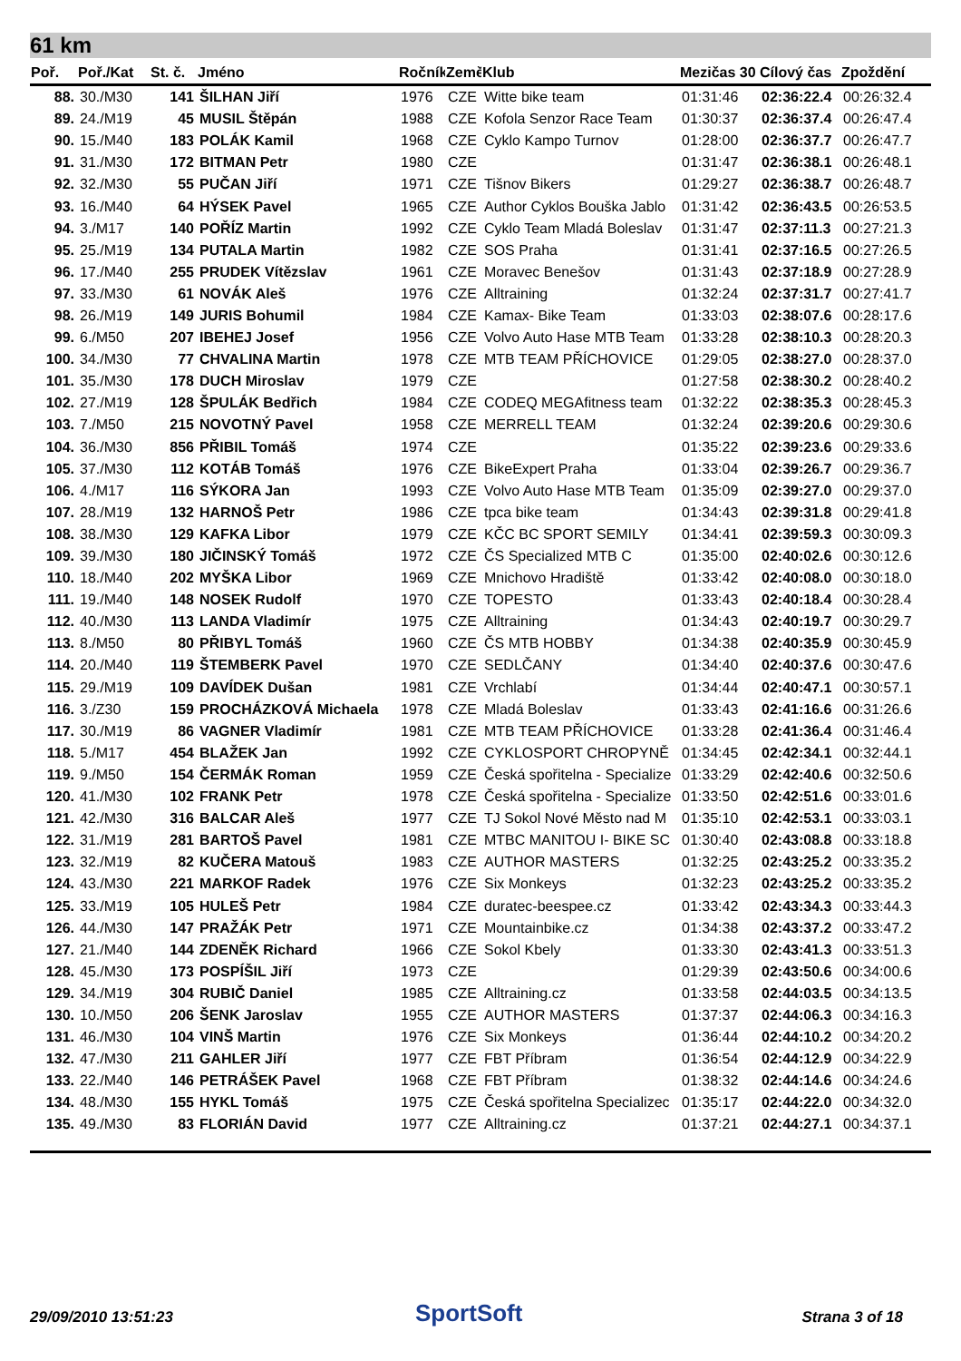61 km
| Poř. | Poř./Kat | St. č. | Jméno | Ročník | Země | Klub | Mezičas 30 | Cílový čas | Zpoždění |
| --- | --- | --- | --- | --- | --- | --- | --- | --- | --- |
| 88. | 30./M30 | 141 | ŠILHAN Jiří | 1976 | CZE | Witte bike team | 01:31:46 | 02:36:22.4 | 00:26:32.4 |
| 89. | 24./M19 | 45 | MUSIL Štěpán | 1988 | CZE | Kofola Senzor Race Team | 01:30:37 | 02:36:37.4 | 00:26:47.4 |
| 90. | 15./M40 | 183 | POLÁK Kamil | 1968 | CZE | Cyklo Kampo Turnov | 01:28:00 | 02:36:37.7 | 00:26:47.7 |
| 91. | 31./M30 | 172 | BITMAN Petr | 1980 | CZE | | 01:31:47 | 02:36:38.1 | 00:26:48.1 |
| 92. | 32./M30 | 55 | PUČAN Jiří | 1971 | CZE | Tišnov Bikers | 01:29:27 | 02:36:38.7 | 00:26:48.7 |
| 93. | 16./M40 | 64 | HÝSEK Pavel | 1965 | CZE | Author Cyklos Bouška Jablo | 01:31:42 | 02:36:43.5 | 00:26:53.5 |
| 94. | 3./M17 | 140 | POŘÍZ Martin | 1992 | CZE | Cyklo Team Mladá Boleslav | 01:31:47 | 02:37:11.3 | 00:27:21.3 |
| 95. | 25./M19 | 134 | PUTALA Martin | 1982 | CZE | SOS Praha | 01:31:41 | 02:37:16.5 | 00:27:26.5 |
| 96. | 17./M40 | 255 | PRUDEK Vítězslav | 1961 | CZE | Moravec Benešov | 01:31:43 | 02:37:18.9 | 00:27:28.9 |
| 97. | 33./M30 | 61 | NOVÁK Aleš | 1976 | CZE | Alltraining | 01:32:24 | 02:37:31.7 | 00:27:41.7 |
| 98. | 26./M19 | 149 | JURIS Bohumil | 1984 | CZE | Kamax- Bike Team | 01:33:03 | 02:38:07.6 | 00:28:17.6 |
| 99. | 6./M50 | 207 | IBEHEJ Josef | 1956 | CZE | Volvo Auto Hase MTB Team | 01:33:28 | 02:38:10.3 | 00:28:20.3 |
| 100. | 34./M30 | 77 | CHVALINA Martin | 1978 | CZE | MTB TEAM PŘÍCHOVICE | 01:29:05 | 02:38:27.0 | 00:28:37.0 |
| 101. | 35./M30 | 178 | DUCH Miroslav | 1979 | CZE | | 01:27:58 | 02:38:30.2 | 00:28:40.2 |
| 102. | 27./M19 | 128 | ŠPULÁK Bedřich | 1984 | CZE | CODEQ MEGAfitness team | 01:32:22 | 02:38:35.3 | 00:28:45.3 |
| 103. | 7./M50 | 215 | NOVOTNÝ Pavel | 1958 | CZE | MERRELL TEAM | 01:32:24 | 02:39:20.6 | 00:29:30.6 |
| 104. | 36./M30 | 856 | PŘIBIL Tomáš | 1974 | CZE | | 01:35:22 | 02:39:23.6 | 00:29:33.6 |
| 105. | 37./M30 | 112 | KOTÁB Tomáš | 1976 | CZE | BikeExpert Praha | 01:33:04 | 02:39:26.7 | 00:29:36.7 |
| 106. | 4./M17 | 116 | SÝKORA Jan | 1993 | CZE | Volvo Auto Hase MTB Team | 01:35:09 | 02:39:27.0 | 00:29:37.0 |
| 107. | 28./M19 | 132 | HARNOŠ Petr | 1986 | CZE | tpca bike team | 01:34:43 | 02:39:31.8 | 00:29:41.8 |
| 108. | 38./M30 | 129 | KAFKA Libor | 1979 | CZE | KČC BC SPORT SEMILY | 01:34:41 | 02:39:59.3 | 00:30:09.3 |
| 109. | 39./M30 | 180 | JIČINSKÝ Tomáš | 1972 | CZE | ČS Specialized MTB C | 01:35:00 | 02:40:02.6 | 00:30:12.6 |
| 110. | 18./M40 | 202 | MYŠKA Libor | 1969 | CZE | Mnichovo Hradiště | 01:33:42 | 02:40:08.0 | 00:30:18.0 |
| 111. | 19./M40 | 148 | NOSEK Rudolf | 1970 | CZE | TOPESTO | 01:33:43 | 02:40:18.4 | 00:30:28.4 |
| 112. | 40./M30 | 113 | LANDA Vladimír | 1975 | CZE | Alltraining | 01:34:43 | 02:40:19.7 | 00:30:29.7 |
| 113. | 8./M50 | 80 | PŘIBYL Tomáš | 1960 | CZE | ČS MTB HOBBY | 01:34:38 | 02:40:35.9 | 00:30:45.9 |
| 114. | 20./M40 | 119 | ŠTEMBERK Pavel | 1970 | CZE | SEDLČANY | 01:34:40 | 02:40:37.6 | 00:30:47.6 |
| 115. | 29./M19 | 109 | DAVÍDEK Dušan | 1981 | CZE | Vrchlabí | 01:34:44 | 02:40:47.1 | 00:30:57.1 |
| 116. | 3./Z30 | 159 | PROCHÁZKOVÁ Michaela | 1978 | CZE | Mladá Boleslav | 01:33:43 | 02:41:16.6 | 00:31:26.6 |
| 117. | 30./M19 | 86 | VAGNER Vladimír | 1981 | CZE | MTB TEAM PŘÍCHOVICE | 01:33:28 | 02:41:36.4 | 00:31:46.4 |
| 118. | 5./M17 | 454 | BLAŽEK Jan | 1992 | CZE | CYKLOSPORT CHROPYNĚ | 01:34:45 | 02:42:34.1 | 00:32:44.1 |
| 119. | 9./M50 | 154 | ČERMÁK Roman | 1959 | CZE | Česká spořitelna - Specialize | 01:33:29 | 02:42:40.6 | 00:32:50.6 |
| 120. | 41./M30 | 102 | FRANK Petr | 1978 | CZE | Česká spořitelna - Specialize | 01:33:50 | 02:42:51.6 | 00:33:01.6 |
| 121. | 42./M30 | 316 | BALCAR Aleš | 1977 | CZE | TJ Sokol Nové Město nad M | 01:35:10 | 02:42:53.1 | 00:33:03.1 |
| 122. | 31./M19 | 281 | BARTOŠ Pavel | 1981 | CZE | MTBC MANITOU I- BIKE SC | 01:30:40 | 02:43:08.8 | 00:33:18.8 |
| 123. | 32./M19 | 82 | KUČERA Matouš | 1983 | CZE | AUTHOR MASTERS | 01:32:25 | 02:43:25.2 | 00:33:35.2 |
| 124. | 43./M30 | 221 | MARKOF Radek | 1976 | CZE | Six Monkeys | 01:32:23 | 02:43:25.2 | 00:33:35.2 |
| 125. | 33./M19 | 105 | HULEŠ Petr | 1984 | CZE | duratec-beespee.cz | 01:33:42 | 02:43:34.3 | 00:33:44.3 |
| 126. | 44./M30 | 147 | PRAŽÁK Petr | 1971 | CZE | Mountainbike.cz | 01:34:38 | 02:43:37.2 | 00:33:47.2 |
| 127. | 21./M40 | 144 | ZDENĚK Richard | 1966 | CZE | Sokol Kbely | 01:33:30 | 02:43:41.3 | 00:33:51.3 |
| 128. | 45./M30 | 173 | POSPÍŠIL Jiří | 1973 | CZE | | 01:29:39 | 02:43:50.6 | 00:34:00.6 |
| 129. | 34./M19 | 304 | RUBIČ Daniel | 1985 | CZE | Alltraining.cz | 01:33:58 | 02:44:03.5 | 00:34:13.5 |
| 130. | 10./M50 | 206 | ŠENK Jaroslav | 1955 | CZE | AUTHOR MASTERS | 01:37:37 | 02:44:06.3 | 00:34:16.3 |
| 131. | 46./M30 | 104 | VINŠ Martin | 1976 | CZE | Six Monkeys | 01:36:44 | 02:44:10.2 | 00:34:20.2 |
| 132. | 47./M30 | 211 | GAHLER Jiří | 1977 | CZE | FBT Příbram | 01:36:54 | 02:44:12.9 | 00:34:22.9 |
| 133. | 22./M40 | 146 | PETRÁŠEK Pavel | 1968 | CZE | FBT Příbram | 01:38:32 | 02:44:14.6 | 00:34:24.6 |
| 134. | 48./M30 | 155 | HYKL Tomáš | 1975 | CZE | Česká spořitelna Specializec | 01:35:17 | 02:44:22.0 | 00:34:32.0 |
| 135. | 49./M30 | 83 | FLORIÁN David | 1977 | CZE | Alltraining.cz | 01:37:21 | 02:44:27.1 | 00:34:37.1 |
29/09/2010 13:51:23 SportSoft Strana 3 of 18